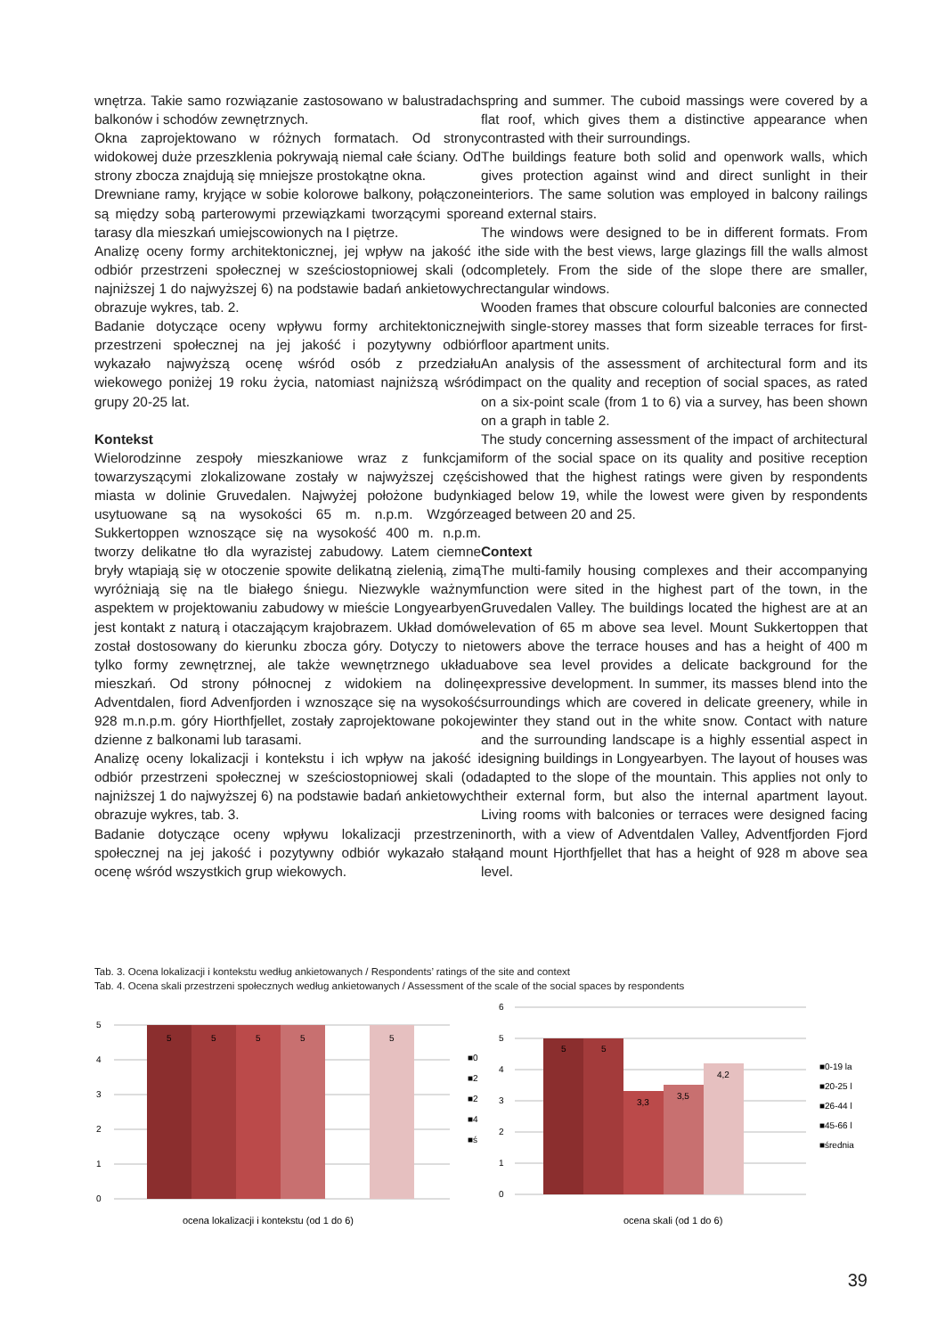wnętrza. Takie samo rozwiązanie zastosowano w balustradach balkonów i schodów zewnętrznych.
Okna zaprojektowano w różnych formatach. Od strony widokowej duże przeszklenia pokrywają niemal całe ściany. Od strony zbocza znajdują się mniejsze prostokątne okna.
Drewniane ramy, kryjące w sobie kolorowe balkony, połączone są między sobą parterowymi przewiązkami tworzącymi spore tarasy dla mieszkań umiejscowionych na I piętrze.
Analizę oceny formy architektonicznej, jej wpływ na jakość i odbiór przestrzeni społecznej w sześciostopniowej skali (od najniższej 1 do najwyższej 6) na podstawie badań ankietowych obrazuje wykres, tab. 2.
Badanie dotyczące oceny wpływu formy architektonicznej przestrzeni społecznej na jej jakość i pozytywny odbiór wykazało najwyższą ocenę wśród osób z przedziału wiekowego poniżej 19 roku życia, natomiast najniższą wśród grupy 20-25 lat.
Kontekst
Wielorodzinne zespoły mieszkaniowe wraz z funkcjami towarzyszącymi zlokalizowane zostały w najwyższej części miasta w dolinie Gruvedalen. Najwyżej położone budynki usytuowane są na wysokości 65 m. n.p.m. Wzgórze Sukkertoppen wznoszące się na wysokość 400 m. n.p.m. tworzy delikatne tło dla wyrazistej zabudowy. Latem ciemne bryły wtapiają się w otoczenie spowite delikatną zielenią, zimą wyróżniają się na tle białego śniegu. Niezwykle ważnym aspektem w projektowaniu zabudowy w mieście Longyearbyen jest kontakt z naturą i otaczającym krajobrazem. Układ domów został dostosowany do kierunku zbocza góry. Dotyczy to nie tylko formy zewnętrznej, ale także wewnętrznego układu mieszkań. Od strony północnej z widokiem na dolinę Adventdalen, fiord Advenfjorden i wznoszące się na wysokość 928 m.n.p.m. góry Hiorthfjellet, zostały zaprojektowane pokoje dzienne z balkonami lub tarasami.
Analizę oceny lokalizacji i kontekstu i ich wpływ na jakość i odbiór przestrzeni społecznej w sześciostopniowej skali (od najniższej 1 do najwyższej 6) na podstawie badań ankietowych obrazuje wykres, tab. 3.
Badanie dotyczące oceny wpływu lokalizacji przestrzeni społecznej na jej jakość i pozytywny odbiór wykazało stałą ocenę wśród wszystkich grup wiekowych.
spring and summer. The cuboid massings were covered by a flat roof, which gives them a distinctive appearance when contrasted with their surroundings.
The buildings feature both solid and openwork walls, which gives protection against wind and direct sunlight in their interiors. The same solution was employed in balcony railings and external stairs.
The windows were designed to be in different formats. From the side with the best views, large glazings fill the walls almost completely. From the side of the slope there are smaller, rectangular windows.
Wooden frames that obscure colourful balconies are connected with single-storey masses that form sizeable terraces for first-floor apartment units.
An analysis of the assessment of architectural form and its impact on the quality and reception of social spaces, as rated on a six-point scale (from 1 to 6) via a survey, has been shown on a graph in table 2.
The study concerning assessment of the impact of architectural form of the social space on its quality and positive reception showed that the highest ratings were given by respondents aged below 19, while the lowest were given by respondents aged between 20 and 25.
Context
The multi-family housing complexes and their accompanying function were sited in the highest part of the town, in the Gruvedalen Valley. The buildings located the highest are at an elevation of 65 m above sea level. Mount Sukkertoppen that towers above the terrace houses and has a height of 400 m above sea level provides a delicate background for the expressive development. In summer, its masses blend into the surroundings which are covered in delicate greenery, while in winter they stand out in the white snow. Contact with nature and the surrounding landscape is a highly essential aspect in designing buildings in Longyearbyen. The layout of houses was adapted to the slope of the mountain. This applies not only to their external form, but also the internal apartment layout. Living rooms with balconies or terraces were designed facing north, with a view of Adventdalen Valley, Adventfjorden Fjord and mount Hjorthfjellet that has a height of 928 m above sea level.
Tab. 3. Ocena lokalizacji i kontekstu według ankietowanych / Respondents’ ratings of the site and context
Tab. 4. Ocena skali przestrzeni społecznych według ankietowanych / Assessment of the scale of the social spaces by respondents
5
4
3
2
1
0
5
5
5
5
5
■0
■2
■2
■4
■ś
ocena lokalizacji i kontekstu (od 1 do 6)
6
5
4
3
2
1
0
5
5
3,3
3,5
4,2
■0-19 la
■20-25 l
■26-44 l
■45-66 l
■średnia
ocena skali (od 1 do 6)
39